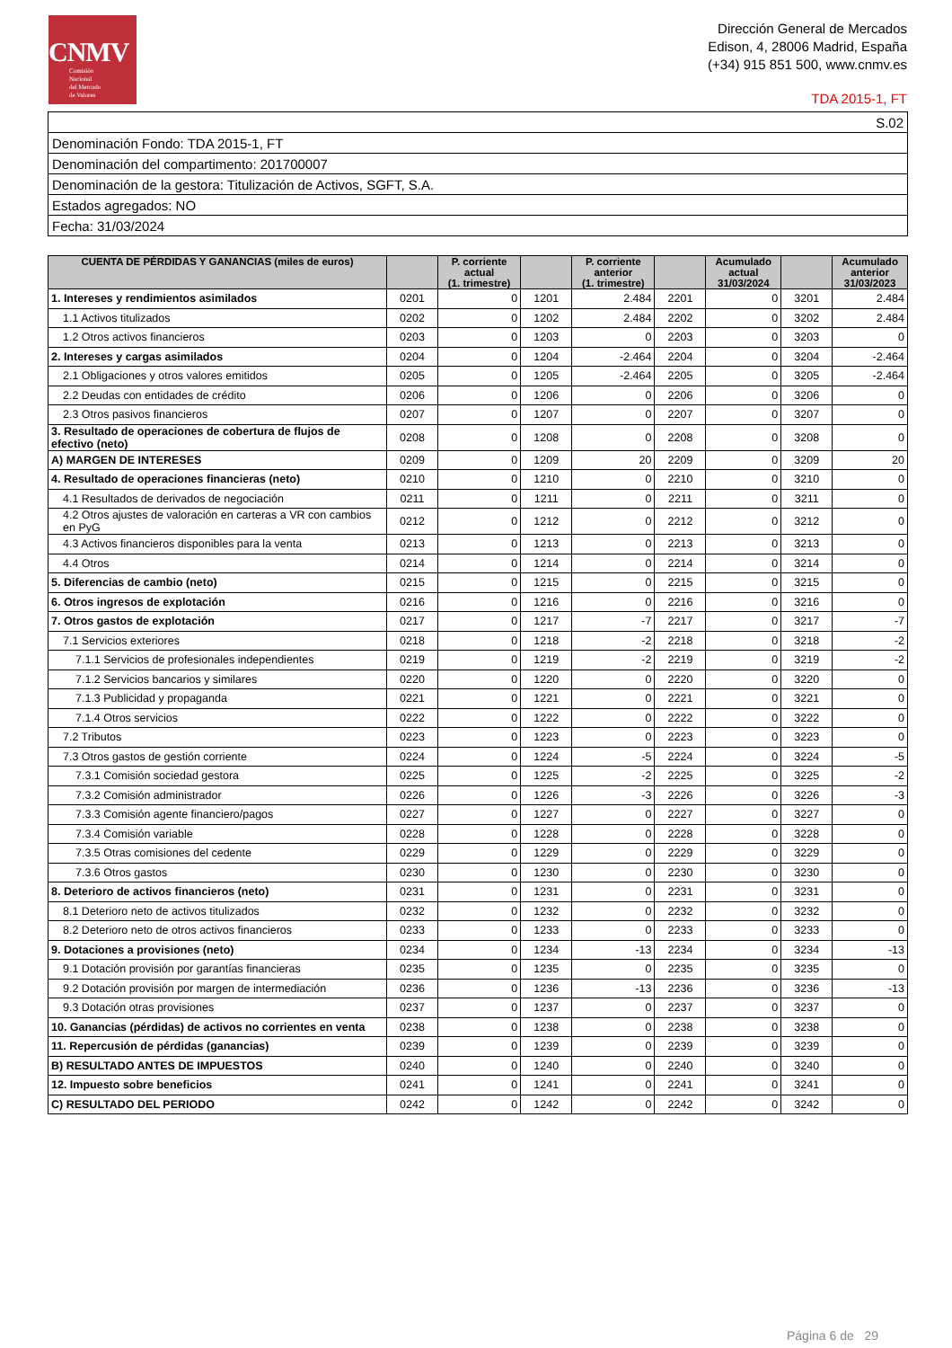CNMV
Comisión
Nacional
del Mercado
de Valores
Dirección General de Mercados
Edison, 4, 28006 Madrid, España
(+34) 915 851 500, www.cnmv.es
TDA 2015-1, FT
| S.02 |
| Denominación Fondo: TDA 2015-1, FT |
| Denominación del compartimento: 201700007 |
| Denominación de la gestora: Titulización de Activos, SGFT, S.A. |
| Estados agregados: NO |
| Fecha: 31/03/2024 |
| CUENTA DE PÉRDIDAS Y GANANCIAS (miles de euros) | | P. corriente actual (1. trimestre) | | P. corriente anterior (1. trimestre) | | Acumulado actual 31/03/2024 | | Acumulado anterior 31/03/2023 |
| --- | --- | --- | --- | --- | --- | --- | --- | --- |
| 1. Intereses y rendimientos asimilados | 0201 | 0 | 1201 | 2.484 | 2201 | 0 | 3201 | 2.484 |
| 1.1 Activos titulizados | 0202 | 0 | 1202 | 2.484 | 2202 | 0 | 3202 | 2.484 |
| 1.2 Otros activos financieros | 0203 | 0 | 1203 | 0 | 2203 | 0 | 3203 | 0 |
| 2. Intereses y cargas asimilados | 0204 | 0 | 1204 | -2.464 | 2204 | 0 | 3204 | -2.464 |
| 2.1 Obligaciones y otros valores emitidos | 0205 | 0 | 1205 | -2.464 | 2205 | 0 | 3205 | -2.464 |
| 2.2 Deudas con entidades de crédito | 0206 | 0 | 1206 | 0 | 2206 | 0 | 3206 | 0 |
| 2.3 Otros pasivos financieros | 0207 | 0 | 1207 | 0 | 2207 | 0 | 3207 | 0 |
| 3. Resultado de operaciones de cobertura de flujos de efectivo (neto) | 0208 | 0 | 1208 | 0 | 2208 | 0 | 3208 | 0 |
| A) MARGEN DE INTERESES | 0209 | 0 | 1209 | 20 | 2209 | 0 | 3209 | 20 |
| 4. Resultado de operaciones financieras (neto) | 0210 | 0 | 1210 | 0 | 2210 | 0 | 3210 | 0 |
| 4.1 Resultados de derivados de negociación | 0211 | 0 | 1211 | 0 | 2211 | 0 | 3211 | 0 |
| 4.2 Otros ajustes de valoración en carteras a VR con cambios en PyG | 0212 | 0 | 1212 | 0 | 2212 | 0 | 3212 | 0 |
| 4.3 Activos financieros disponibles para la venta | 0213 | 0 | 1213 | 0 | 2213 | 0 | 3213 | 0 |
| 4.4 Otros | 0214 | 0 | 1214 | 0 | 2214 | 0 | 3214 | 0 |
| 5. Diferencias de cambio (neto) | 0215 | 0 | 1215 | 0 | 2215 | 0 | 3215 | 0 |
| 6. Otros ingresos de explotación | 0216 | 0 | 1216 | 0 | 2216 | 0 | 3216 | 0 |
| 7. Otros gastos de explotación | 0217 | 0 | 1217 | -7 | 2217 | 0 | 3217 | -7 |
| 7.1 Servicios exteriores | 0218 | 0 | 1218 | -2 | 2218 | 0 | 3218 | -2 |
| 7.1.1 Servicios de profesionales independientes | 0219 | 0 | 1219 | -2 | 2219 | 0 | 3219 | -2 |
| 7.1.2 Servicios bancarios y similares | 0220 | 0 | 1220 | 0 | 2220 | 0 | 3220 | 0 |
| 7.1.3 Publicidad y propaganda | 0221 | 0 | 1221 | 0 | 2221 | 0 | 3221 | 0 |
| 7.1.4 Otros servicios | 0222 | 0 | 1222 | 0 | 2222 | 0 | 3222 | 0 |
| 7.2 Tributos | 0223 | 0 | 1223 | 0 | 2223 | 0 | 3223 | 0 |
| 7.3 Otros gastos de gestión corriente | 0224 | 0 | 1224 | -5 | 2224 | 0 | 3224 | -5 |
| 7.3.1 Comisión sociedad gestora | 0225 | 0 | 1225 | -2 | 2225 | 0 | 3225 | -2 |
| 7.3.2 Comisión administrador | 0226 | 0 | 1226 | -3 | 2226 | 0 | 3226 | -3 |
| 7.3.3 Comisión agente financiero/pagos | 0227 | 0 | 1227 | 0 | 2227 | 0 | 3227 | 0 |
| 7.3.4 Comisión variable | 0228 | 0 | 1228 | 0 | 2228 | 0 | 3228 | 0 |
| 7.3.5 Otras comisiones del cedente | 0229 | 0 | 1229 | 0 | 2229 | 0 | 3229 | 0 |
| 7.3.6 Otros gastos | 0230 | 0 | 1230 | 0 | 2230 | 0 | 3230 | 0 |
| 8. Deterioro de activos financieros (neto) | 0231 | 0 | 1231 | 0 | 2231 | 0 | 3231 | 0 |
| 8.1 Deterioro neto de activos titulizados | 0232 | 0 | 1232 | 0 | 2232 | 0 | 3232 | 0 |
| 8.2 Deterioro neto de otros activos financieros | 0233 | 0 | 1233 | 0 | 2233 | 0 | 3233 | 0 |
| 9. Dotaciones a provisiones (neto) | 0234 | 0 | 1234 | -13 | 2234 | 0 | 3234 | -13 |
| 9.1 Dotación provisión por garantías financieras | 0235 | 0 | 1235 | 0 | 2235 | 0 | 3235 | 0 |
| 9.2 Dotación provisión por margen de intermediación | 0236 | 0 | 1236 | -13 | 2236 | 0 | 3236 | -13 |
| 9.3 Dotación otras provisiones | 0237 | 0 | 1237 | 0 | 2237 | 0 | 3237 | 0 |
| 10. Ganancias (pérdidas) de activos no corrientes en venta | 0238 | 0 | 1238 | 0 | 2238 | 0 | 3238 | 0 |
| 11. Repercusión de pérdidas (ganancias) | 0239 | 0 | 1239 | 0 | 2239 | 0 | 3239 | 0 |
| B) RESULTADO ANTES DE IMPUESTOS | 0240 | 0 | 1240 | 0 | 2240 | 0 | 3240 | 0 |
| 12. Impuesto sobre beneficios | 0241 | 0 | 1241 | 0 | 2241 | 0 | 3241 | 0 |
| C) RESULTADO DEL PERIODO | 0242 | 0 | 1242 | 0 | 2242 | 0 | 3242 | 0 |
Página 6 de 29